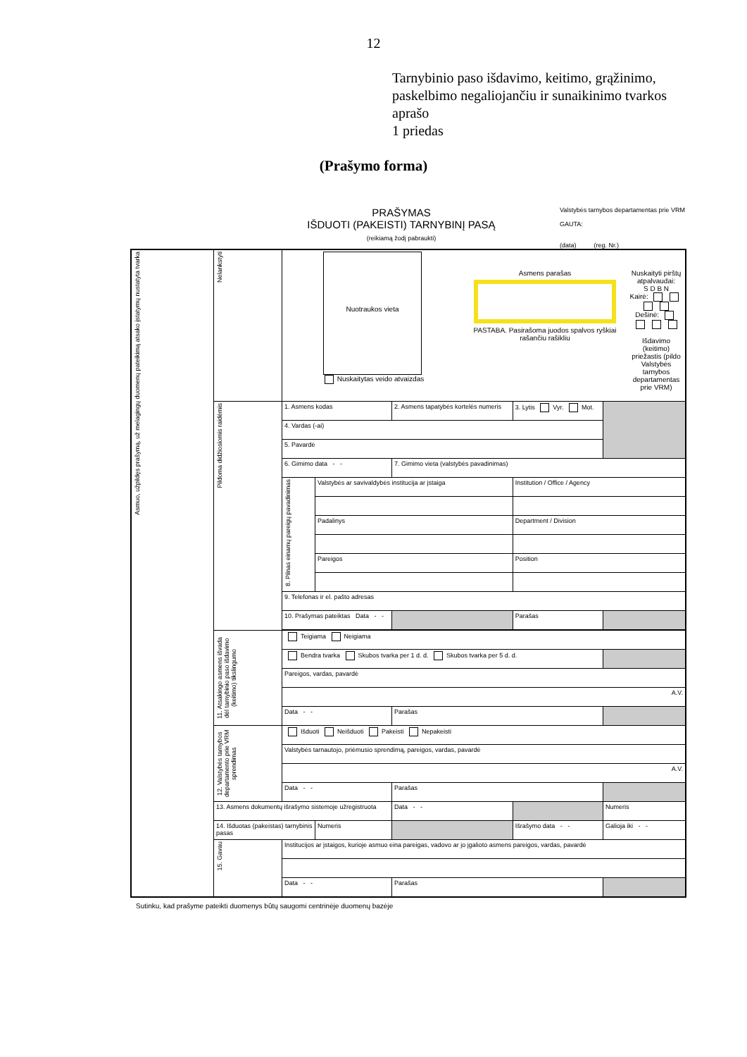12
Tarnybinio paso išdavimo, keitimo, grąžinimo,
paskelbimo negaliojančiu ir sunaikinimo tvarkos
aprašo
1 priedas
(Prašymo forma)
PRAŠYMAS
IŠDUOTI (PAKEISTI) TARNYBINĮ PASĄ
(reikiamą žodį pabraukti)
Valstybės tarnybos departamentas prie VRM
GAUTA:
(data) (reg. Nr.)
| Asmuo, užpildęs prašymą, už melagingų duomenų pateikimą atsako įstatymų nustatyta tvarka | Nelankstyti | Nuotraukos vieta Nuskaitytas veido atvaizdas Asmens parašas PASTABA. Pasirašoma juodos spalvos ryškiai rašančiu rašikliu Nuskaityti pirštų atpalvaudai: S D B N Kairė: Dešinė: Išdavimo (keitimo) priežastis (pildo Valstybės tarnybos departamentas prie VRM) | | | | | |
| | Pildoma didžiosiomis raidėmis | 1. Asmens kodas | | 2. Asmens tapatybės kortelės numeris | 3. Lytis Vyr. Mot. | | |
| | | 4. Vardas (-ai) | | | | | |
| | | 5. Pavardė | | | | | |
| | | 6. Gimimo data - - | | 7. Gimimo vieta (valstybės pavadinimas) | | | |
| | | 8. Pilnas einamų pareigų pavadinimas | Valstybės ar savivaldybės institucija ar įstaiga | | Institution / Office / Agency | | |
| | | | Padalinys | | Department / Division | | |
| | | | Pareigos | | Position | | |
| | | 9. Telefonas ir el. pašto adresas | | | | | |
| | | 10. Prašymas pateiktas Data - - | | | Parašas | | |
| | 11. Atsakingo asmens išvada dėl tarnybinio paso išdavimo (keitimo) tikslingumo | Teigiama Neigiama | | | | | |
| | | Bendra tvarka Skubos tvarka per 1 d. d. Skubos tvarka per 5 d. d. | | | | | |
| | | Pareigos, vardas, pavardė | | | | | |
| | | A.V. | | | | | |
| | | Data - - | | Parašas | | | |
| | 12. Valstybės tarnybos departamento prie VRM sprendimas | Išduoti Neišduoti Pakeisti Nepakeisti | | | | | |
| | | Valstybės tarnautojo, priėmusio sprendimą, pareigos, vardas, pavardė | | | | | |
| | | A.V. | | | | | |
| | | Data - - | | Parašas | | | |
| | 13. Asmens dokumentų išrašymo sistemoje užregistruota | | | Data - - | | Numeris | |
| | 14. Išduotas (pakeistas) tarnybinis pasas | | Numeris | | Išrašymo data - - | Galioja iki - - | |
| | 15. Gavau | Institucijos ar įstaigos, kurioje asmuo eina pareigas, vadovo ar jo įgalioto asmens pareigos, vardas, pavardė | | | | | |
| | | Data - - | | Parašas | | | |
Sutinku, kad prašyme pateikti duomenys būtų saugomi centrinėje duomenų bazėje